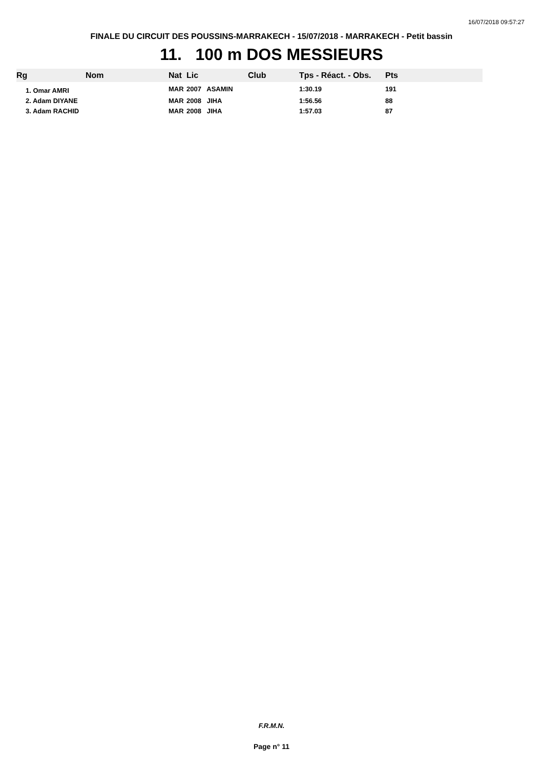16/07/2018 09:57:27
FINALE DU CIRCUIT DES POUSSINS-MARRAKECH - 15/07/2018 - MARRAKECH - Petit bassin
11. 100 m DOS MESSIEURS
| Rg | Nom | Nat | Lic | Club | Tps - Réact. - Obs. | Pts |
| --- | --- | --- | --- | --- | --- | --- |
| 1. Omar AMRI | | MAR | 2007 ASAMIN | | 1:30.19 | 191 |
| 2. Adam DIYANE | | MAR | 2008 JIHA | | 1:56.56 | 88 |
| 3. Adam RACHID | | MAR | 2008 JIHA | | 1:57.03 | 87 |
F.R.M.N.
Page n° 11